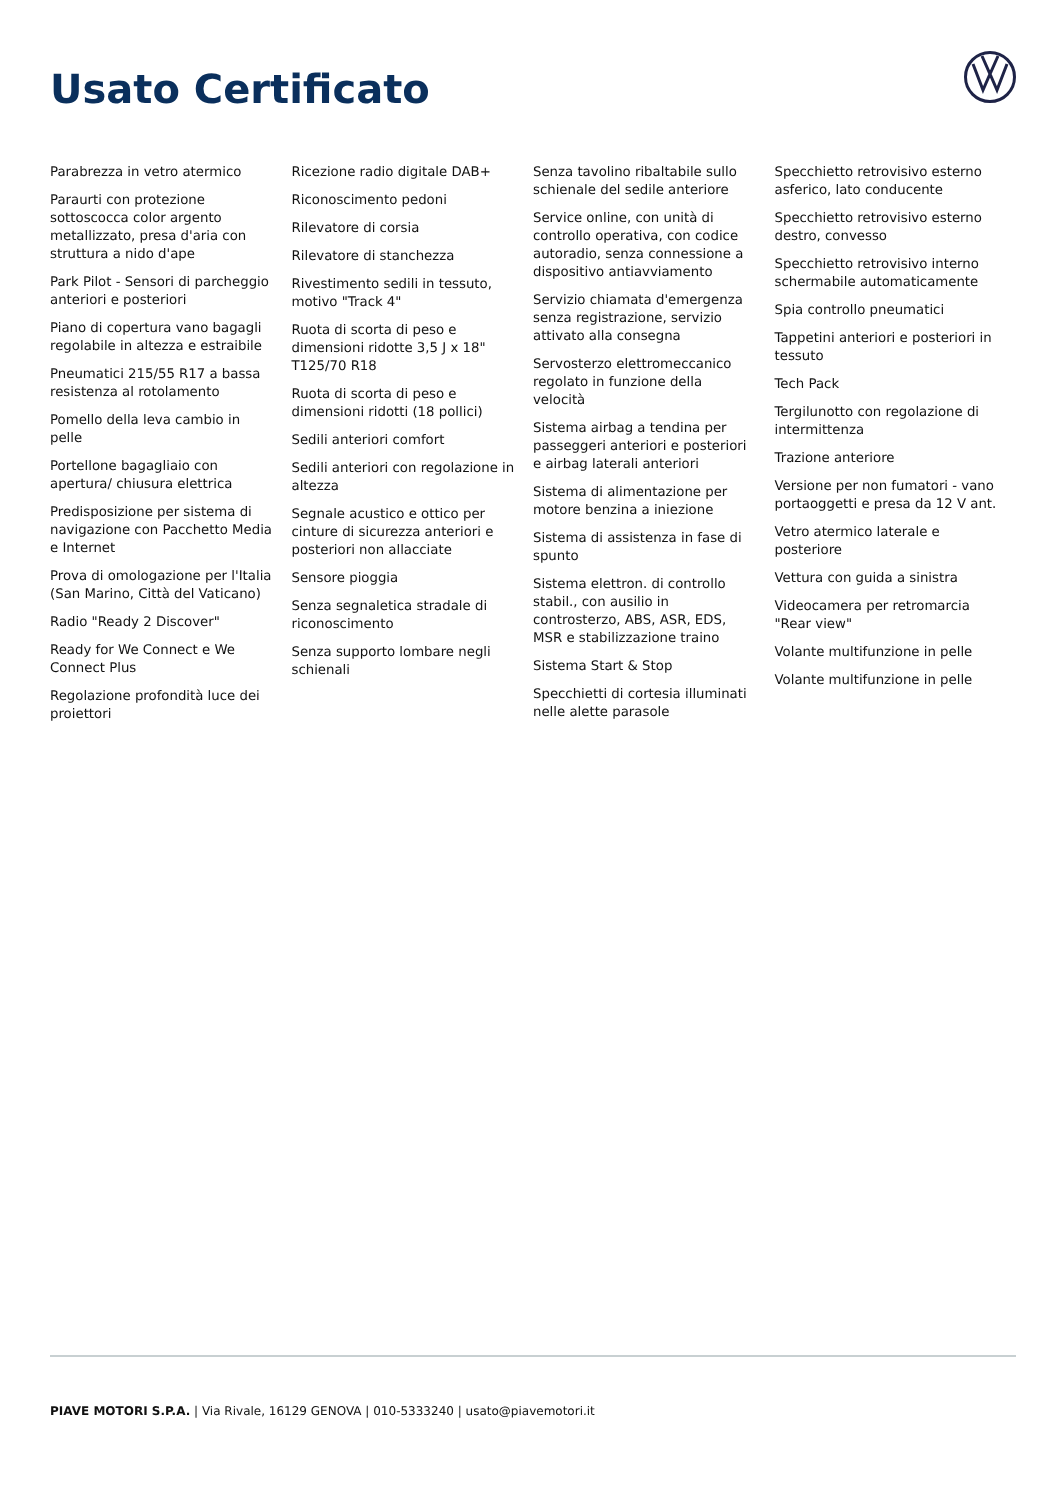Usato Certificato
Parabrezza in vetro atermico
Paraurti con protezione sottoscocca color argento metallizzato, presa d'aria con struttura a nido d'ape
Park Pilot - Sensori di parcheggio anteriori e posteriori
Piano di copertura vano bagagli regolabile in altezza e estraibile
Pneumatici 215/55 R17 a bassa resistenza al rotolamento
Pomello della leva cambio in pelle
Portellone bagagliaio con apertura/ chiusura elettrica
Predisposizione per sistema di navigazione con Pacchetto Media e Internet
Prova di omologazione per l'Italia (San Marino, Città del Vaticano)
Radio "Ready 2 Discover"
Ready for We Connect e We Connect Plus
Regolazione profondità luce dei proiettori
Ricezione radio digitale DAB+
Riconoscimento pedoni
Rilevatore di corsia
Rilevatore di stanchezza
Rivestimento sedili in tessuto, motivo "Track 4"
Ruota di scorta di peso e dimensioni ridotte 3,5 J x 18" T125/70 R18
Ruota di scorta di peso e dimensioni ridotti (18 pollici)
Sedili anteriori comfort
Sedili anteriori con regolazione in altezza
Segnale acustico e ottico per cinture di sicurezza anteriori e posteriori non allacciate
Sensore pioggia
Senza segnaletica stradale di riconoscimento
Senza supporto lombare negli schienali
Senza tavolino ribaltabile sullo schienale del sedile anteriore
Service online, con unità di controllo operativa, con codice autoradio, senza connessione a dispositivo antiavviamento
Servizio chiamata d'emergenza senza registrazione, servizio attivato alla consegna
Servosterzo elettromeccanico regolato in funzione della velocità
Sistema airbag a tendina per passeggeri anteriori e posteriori e airbag laterali anteriori
Sistema di alimentazione per motore benzina a iniezione
Sistema di assistenza in fase di spunto
Sistema elettron. di controllo stabil., con ausilio in controsterzo, ABS, ASR, EDS, MSR e stabilizzazione traino
Sistema Start & Stop
Specchietti di cortesia illuminati nelle alette parasole
Specchietto retrovisivo esterno asferico, lato conducente
Specchietto retrovisivo esterno destro, convesso
Specchietto retrovisivo interno schermabile automaticamente
Spia controllo pneumatici
Tappetini anteriori e posteriori in tessuto
Tech Pack
Tergilunotto con regolazione di intermittenza
Trazione anteriore
Versione per non fumatori - vano portaoggetti e presa da 12 V ant.
Vetro atermico laterale e posteriore
Vettura con guida a sinistra
Videocamera per retromarcia "Rear view"
Volante multifunzione in pelle
Volante multifunzione in pelle
PIAVE MOTORI S.P.A. | Via Rivale, 16129 GENOVA | 010-5333240 | usato@piavemotori.it